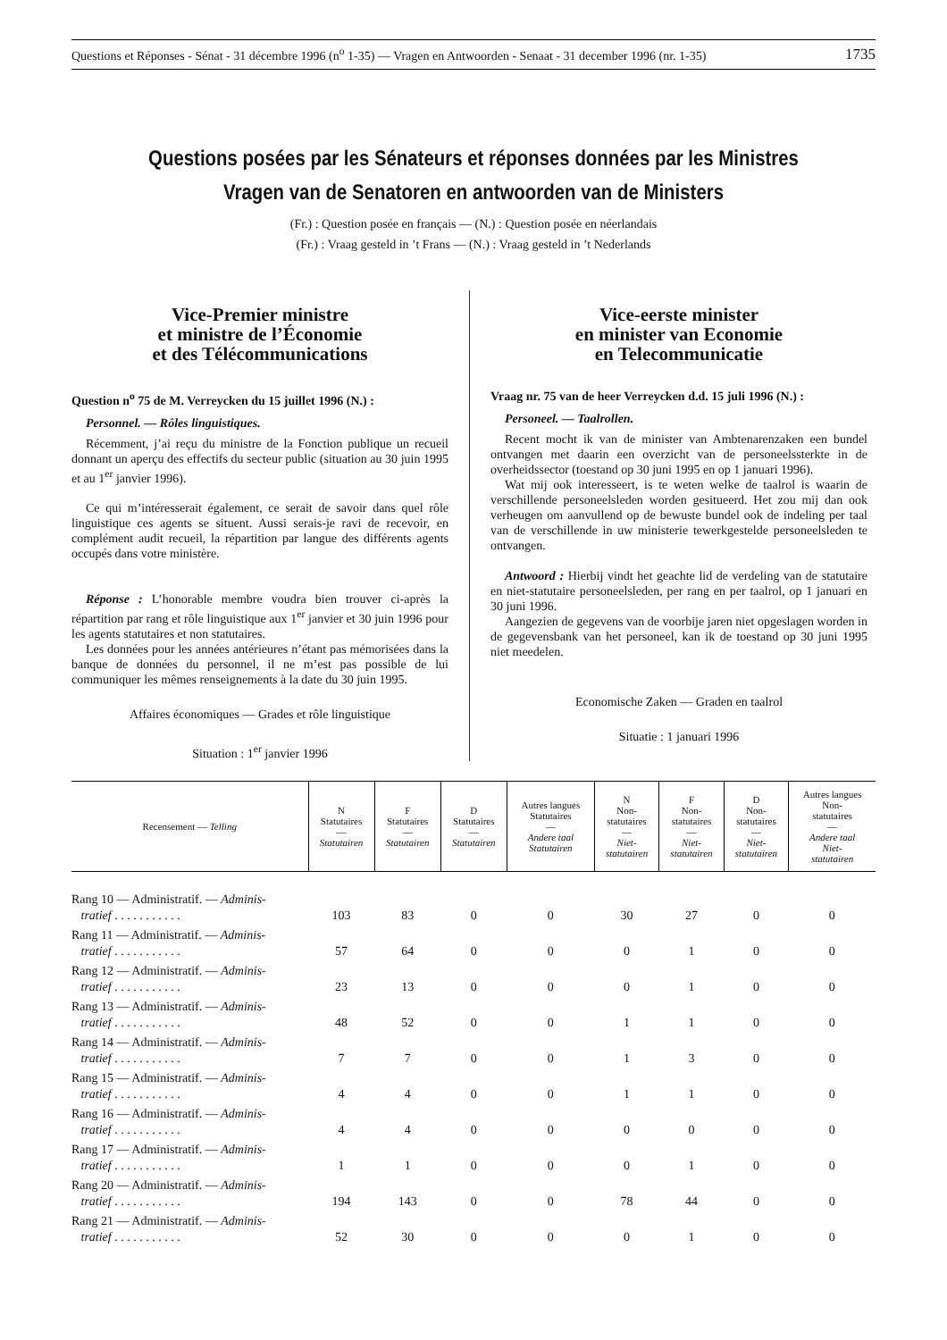Questions et Réponses - Sénat - 31 décembre 1996 (n<sup>o</sup> 1-35) — Vragen en Antwoorden - Senaat - 31 december 1996 (nr. 1-35) 1735
Questions posées par les Sénateurs et réponses données par les Ministres
Vragen van de Senatoren en antwoorden van de Ministers
(Fr.) : Question posée en français — (N.) : Question posée en néerlandais
(Fr.) : Vraag gesteld in ’t Frans — (N.) : Vraag gesteld in ’t Nederlands
Vice-Premier ministre
et ministre de l’Économie
et des Télécommunications
Question n<sup>o</sup> 75 de M. Verreycken du 15 juillet 1996 (N.) :
Personnel. — Rôles linguistiques.
Récemment, j’ai reçu du ministre de la Fonction publique un recueil donnant un aperçu des effectifs du secteur public (situation au 30 juin 1995 et au 1<sup>er</sup> janvier 1996).
Ce qui m’intéresserait également, ce serait de savoir dans quel rôle linguistique ces agents se situent. Aussi serais-je ravi de recevoir, en complément audit recueil, la répartition par langue des différents agents occupés dans votre ministère.
Réponse : L’honorable membre voudra bien trouver ci-après la répartition par rang et rôle linguistique aux 1<sup>er</sup> janvier et 30 juin 1996 pour les agents statutaires et non statutaires.
Les données pour les années antérieures n’étant pas mémorisées dans la banque de données du personnel, il ne m’est pas possible de lui communiquer les mêmes renseignements à la date du 30 juin 1995.
Affaires économiques — Grades et rôle linguistique
Situation : 1<sup>er</sup> janvier 1996
Vice-eerste minister
en minister van Economie
en Telecommunicatie
Vraag nr. 75 van de heer Verreycken d.d. 15 juli 1996 (N.) :
Personeel. — Taalrollen.
Recent mocht ik van de minister van Ambtenarenzaken een bundel ontvangen met daarin een overzicht van de personeelssterkte in de overheidssector (toestand op 30 juni 1995 en op 1 januari 1996).
Wat mij ook interesseert, is te weten welke de taalrol is waarin de verschillende personeelsleden worden gesitueerd. Het zou mij dan ook verheugen om aanvullend op de bewuste bundel ook de indeling per taal van de verschillende in uw ministerie tewerkgestelde personeelsleden te ontvangen.
Antwoord : Hierbij vindt het geachte lid de verdeling van de statutaire en niet-statutaire personeelsleden, per rang en per taalrol, op 1 januari en 30 juni 1996.
Aangezien de gegevens van de voorbije jaren niet opgeslagen worden in de gegevensbank van het personeel, kan ik de toestand op 30 juni 1995 niet meedelen.
Economische Zaken — Graden en taalrol
Situatie : 1 januari 1996
| Recensement — Telling | N Statutaires — Statutairen | F Statutaires — Statutairen | D Statutaires — Statutairen | Autres langues Statutaires — Andere taal Statutairen | N Non- statutaires — Niet- statutairen | F Non- statutaires — Niet- statutairen | D Non- statutaires — Niet- statutairen | Autres langues Non- statutaires — Andere taal Niet- statutairen |
| --- | --- | --- | --- | --- | --- | --- | --- | --- |
| Rang 10 — Administratif. — Adminis- tratief . . . . . . . . . . . | 103 | 83 | 0 | 0 | 30 | 27 | 0 | 0 |
| Rang 11 — Administratif. — Adminis- tratief . . . . . . . . . . . | 57 | 64 | 0 | 0 | 0 | 1 | 0 | 0 |
| Rang 12 — Administratif. — Adminis- tratief . . . . . . . . . . . | 23 | 13 | 0 | 0 | 0 | 1 | 0 | 0 |
| Rang 13 — Administratif. — Adminis- tratief . . . . . . . . . . . | 48 | 52 | 0 | 0 | 1 | 1 | 0 | 0 |
| Rang 14 — Administratif. — Adminis- tratief . . . . . . . . . . . | 7 | 7 | 0 | 0 | 1 | 3 | 0 | 0 |
| Rang 15 — Administratif. — Adminis- tratief . . . . . . . . . . . | 4 | 4 | 0 | 0 | 1 | 1 | 0 | 0 |
| Rang 16 — Administratif. — Adminis- tratief . . . . . . . . . . . | 4 | 4 | 0 | 0 | 0 | 0 | 0 | 0 |
| Rang 17 — Administratif. — Adminis- tratief . . . . . . . . . . . | 1 | 1 | 0 | 0 | 0 | 1 | 0 | 0 |
| Rang 20 — Administratif. — Adminis- tratief . . . . . . . . . . . | 194 | 143 | 0 | 0 | 78 | 44 | 0 | 0 |
| Rang 21 — Administratif. — Adminis- tratief . . . . . . . . . . . | 52 | 30 | 0 | 0 | 0 | 1 | 0 | 0 |